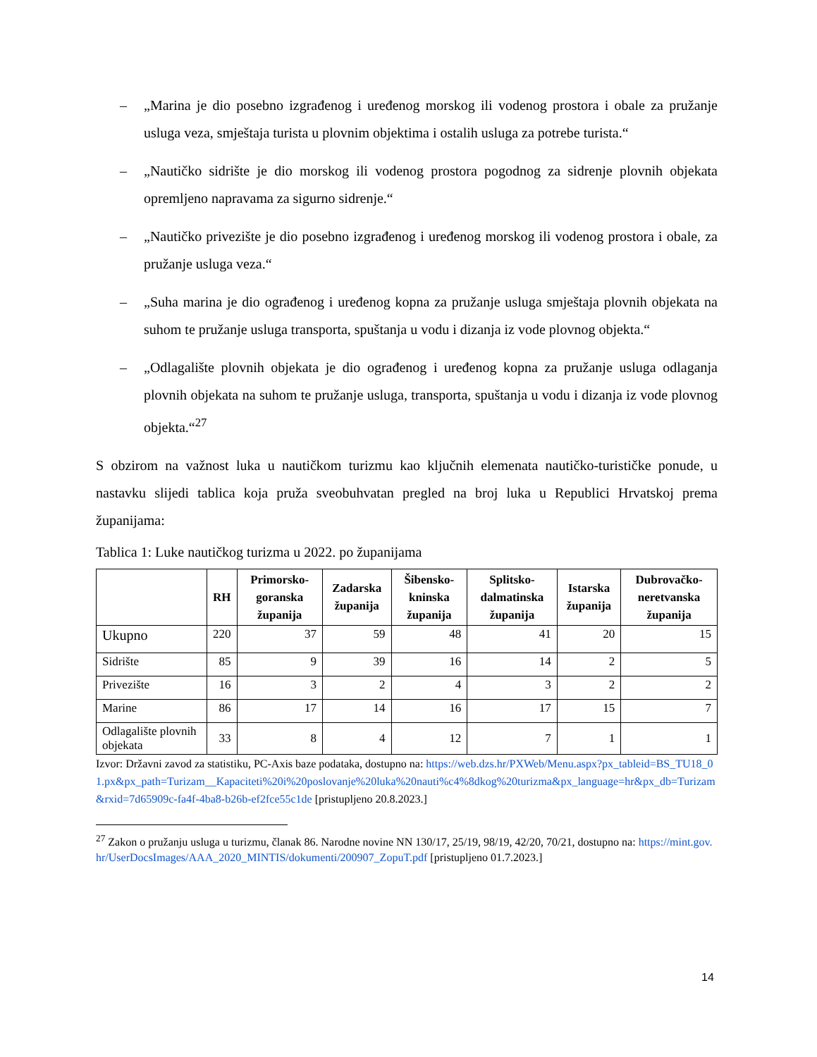– „Marina je dio posebno izgrađenog i uređenog morskog ili vodenog prostora i obale za pružanje usluga veza, smještaja turista u plovnim objektima i ostalih usluga za potrebe turista.“
– „Nautičko sidrište je dio morskog ili vodenog prostora pogodnog za sidrenje plovnih objekata opremljeno napravama za sigurno sidrenje.“
– „Nautičko privezište je dio posebno izgrađenog i uređenog morskog ili vodenog prostora i obale, za pružanje usluga veza.“
– „Suha marina je dio ograđenog i uređenog kopna za pružanje usluga smještaja plovnih objekata na suhom te pružanje usluga transporta, spuštanja u vodu i dizanja iz vode plovnog objekta.“
– „Odlagalište plovnih objekata je dio ograđenog i uređenog kopna za pružanje usluga odlaganja plovnih objekata na suhom te pružanje usluga, transporta, spuštanja u vodu i dizanja iz vode plovnog objekta.“<sup>27</sup>
S obzirom na važnost luka u nautičkom turizmu kao ključnih elemenata nautičko-turističke ponude, u nastavku slijedi tablica koja pruža sveobuhvatan pregled na broj luka u Republici Hrvatskoj prema županijama:
Tablica 1: Luke nautičkog turizma u 2022. po županijama
| | RH | Primorsko-goranska županija | Zadarska županija | Šibensko-kninska županija | Splitsko-dalmatinska županija | Istarska županija | Dubrovačko-neretvanska županija |
| --- | --- | --- | --- | --- | --- | --- | --- |
| Ukupno | 220 | 37 | 59 | 48 | 41 | 20 | 15 |
| Sidrište | 85 | 9 | 39 | 16 | 14 | 2 | 5 |
| Privezište | 16 | 3 | 2 | 4 | 3 | 2 | 2 |
| Marine | 86 | 17 | 14 | 16 | 17 | 15 | 7 |
| Odlagalište plovnih objekata | 33 | 8 | 4 | 12 | 7 | 1 | 1 |
Izvor: Državni zavod za statistiku, PC-Axis baze podataka, dostupno na: https://web.dzs.hr/PXWeb/Menu.aspx?px_tableid=BS_TU18_01.px&px_path=Turizam__Kapaciteti%20i%20poslovanje%20luka%20nauti%c4%8dkog%20turizma&px_language=hr&px_db=Turizam&rxid=7d65909c-fa4f-4ba8-b26b-ef2fce55c1de [pristupljeno 20.8.2023.]
<sup>27</sup> Zakon o pružanju usluga u turizmu, članak 86. Narodne novine NN 130/17, 25/19, 98/19, 42/20, 70/21, dostupno na: https://mint.gov.hr/UserDocsImages/AAA_2020_MINTIS/dokumenti/200907_ZopuT.pdf [pristupljeno 01.7.2023.]
14